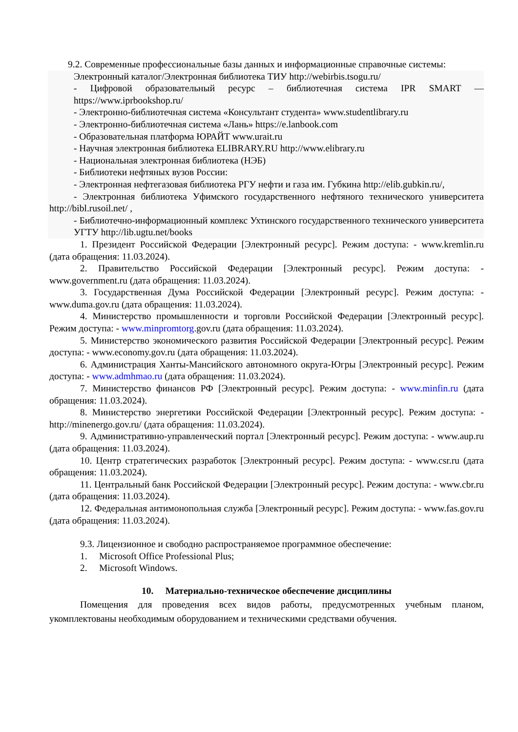9.2. Современные профессиональные базы данных и информационные справочные системы:
Электронный каталог/Электронная библиотека ТИУ http://webirbis.tsogu.ru/
- Цифровой образовательный ресурс – библиотечная система IPR SMART — https://www.iprbookshop.ru/
- Электронно-библиотечная система «Консультант студента» www.studentlibrary.ru
- Электронно-библиотечная система «Лань» https://e.lanbook.com
- Образовательная платформа ЮРАЙТ www.urait.ru
- Научная электронная библиотека ELIBRARY.RU http://www.elibrary.ru
- Национальная электронная библиотека (НЭБ)
- Библиотеки нефтяных вузов России:
- Электронная нефтегазовая библиотека РГУ нефти и газа им. Губкина http://elib.gubkin.ru/,
- Электронная библиотека Уфимского государственного нефтяного технического университета http://bibl.rusoil.net/ ,
- Библиотечно-информационный комплекс Ухтинского государственного технического университета УГТУ http://lib.ugtu.net/books
1. Президент Российской Федерации [Электронный ресурс]. Режим доступа: - www.kremlin.ru (дата обращения: 11.03.2024).
2. Правительство Российской Федерации [Электронный ресурс]. Режим доступа: - www.government.ru (дата обращения: 11.03.2024).
3. Государственная Дума Российской Федерации [Электронный ресурс]. Режим доступа: - www.duma.gov.ru (дата обращения: 11.03.2024).
4. Министерство промышленности и торговли Российской Федерации [Электронный ресурс]. Режим доступа: - www.minpromtorg.gov.ru (дата обращения: 11.03.2024).
5. Министерство экономического развития Российской Федерации [Электронный ресурс]. Режим доступа: - www.economy.gov.ru (дата обращения: 11.03.2024).
6. Администрация Ханты-Мансийского автономного округа-Югры [Электронный ресурс]. Режим доступа: - www.admhmao.ru (дата обращения: 11.03.2024).
7. Министерство финансов РФ [Электронный ресурс]. Режим доступа: - www.minfin.ru (дата обращения: 11.03.2024).
8. Министерство энергетики Российской Федерации [Электронный ресурс]. Режим доступа: - http://minenergo.gov.ru/ (дата обращения: 11.03.2024).
9. Административно-управленческий портал [Электронный ресурс]. Режим доступа: - www.aup.ru (дата обращения: 11.03.2024).
10. Центр стратегических разработок [Электронный ресурс]. Режим доступа: - www.csr.ru (дата обращения: 11.03.2024).
11. Центральный банк Российской Федерации [Электронный ресурс]. Режим доступа: - www.cbr.ru (дата обращения: 11.03.2024).
12. Федеральная антимонопольная служба [Электронный ресурс]. Режим доступа: - www.fas.gov.ru (дата обращения: 11.03.2024).
9.3. Лицензионное и свободно распространяемое программное обеспечение:
1. Microsoft Office Professional Plus;
2. Microsoft Windows.
10. Материально-техническое обеспечение дисциплины
Помещения для проведения всех видов работы, предусмотренных учебным планом, укомплектованы необходимым оборудованием и техническими средствами обучения.